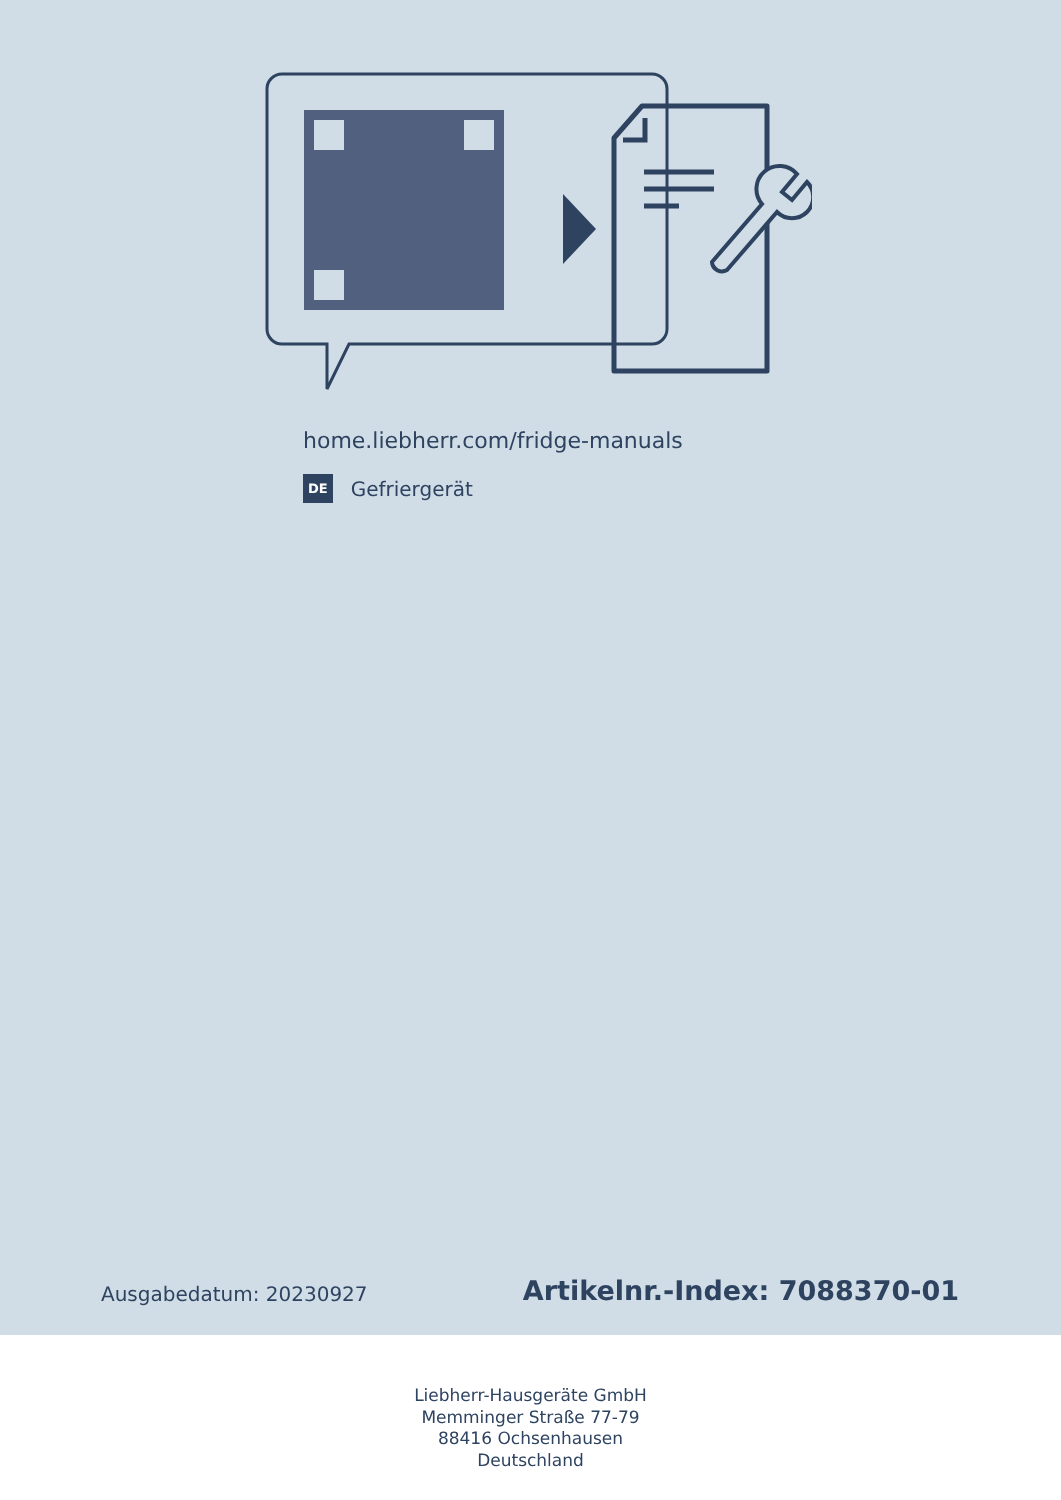home.liebherr.com/fridge-manuals
DE Gefriergerät
Ausgabedatum: 20230927 Artikelnr.-Index: 7088370-01
Liebherr-Hausgeräte GmbH
Memminger Straße 77-79
88416 Ochsenhausen
Deutschland